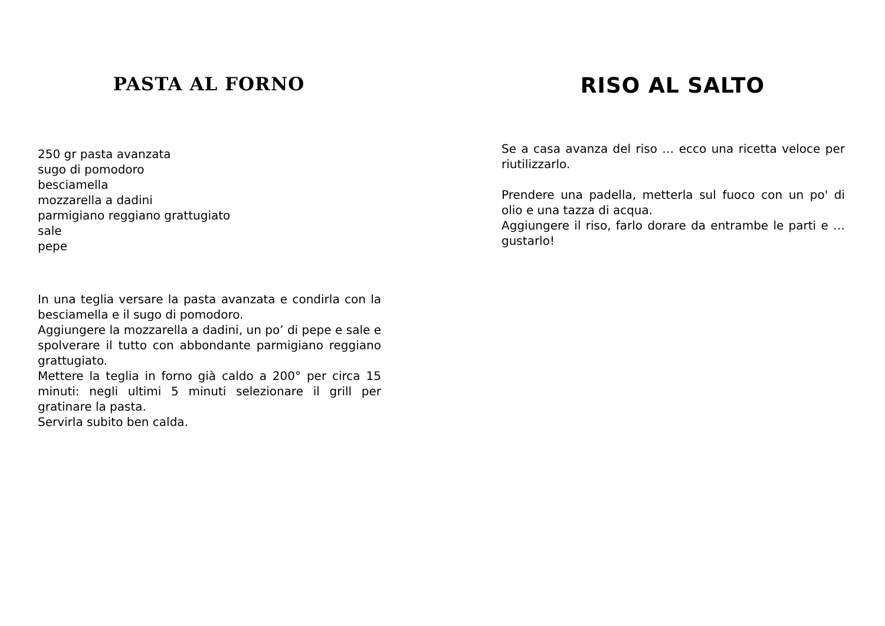PASTA AL FORNO
250 gr pasta avanzata
sugo di pomodoro
besciamella
mozzarella a dadini
parmigiano reggiano grattugiato
sale
pepe
In una teglia versare la pasta avanzata e condirla con la besciamella e il sugo di pomodoro.
Aggiungere la mozzarella a dadini, un po’ di pepe e sale e spolverare il tutto con abbondante parmigiano reggiano grattugiato.
Mettere la teglia in forno già caldo a 200° per circa 15 minuti: negli ultimi 5 minuti selezionare il grill per gratinare la pasta.
Servirla subito ben calda.
RISO AL SALTO
Se a casa avanza del riso … ecco una ricetta veloce per riutilizzarlo.
Prendere una padella, metterla sul fuoco con un po' di olio e una tazza di acqua.
Aggiungere il riso, farlo dorare da entrambe le parti e … gustarlo!